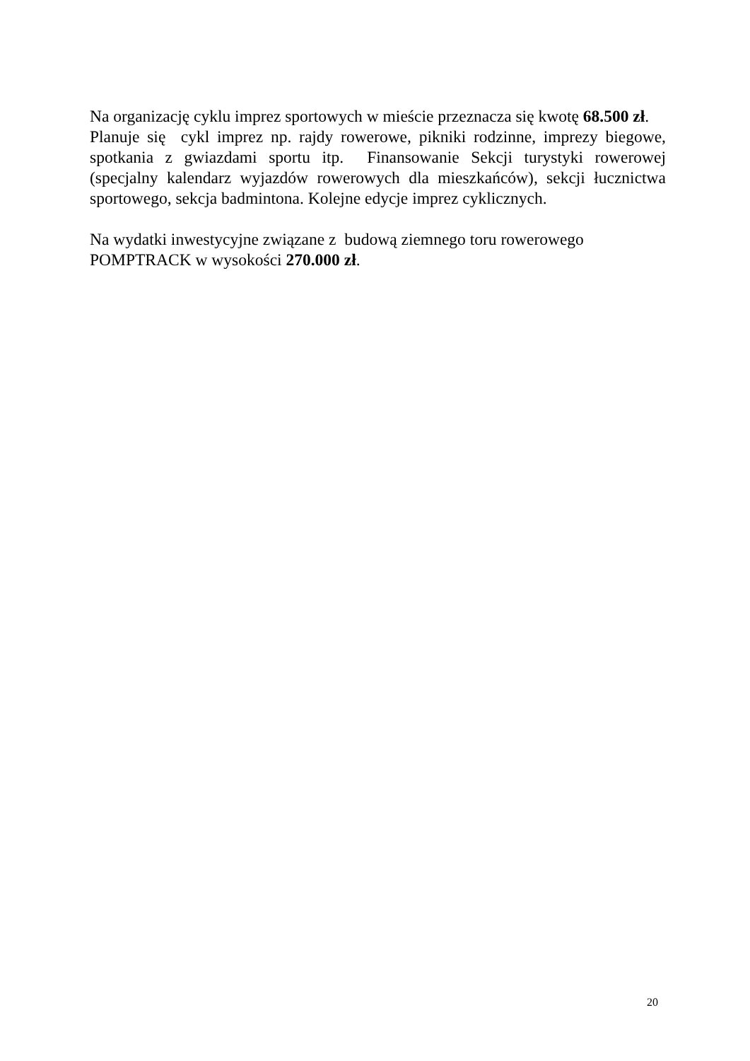Na organizację cyklu imprez sportowych w mieście przeznacza się kwotę 68.500 zł.
Planuje się cykl imprez np. rajdy rowerowe, pikniki rodzinne, imprezy biegowe, spotkania z gwiazdami sportu itp. Finansowanie Sekcji turystyki rowerowej (specjalny kalendarz wyjazdów rowerowych dla mieszkańców), sekcji łucznictwa sportowego, sekcja badmintona. Kolejne edycje imprez cyklicznych.
Na wydatki inwestycyjne związane z budową ziemnego toru rowerowego POMPTRACK w wysokości 270.000 zł.
20